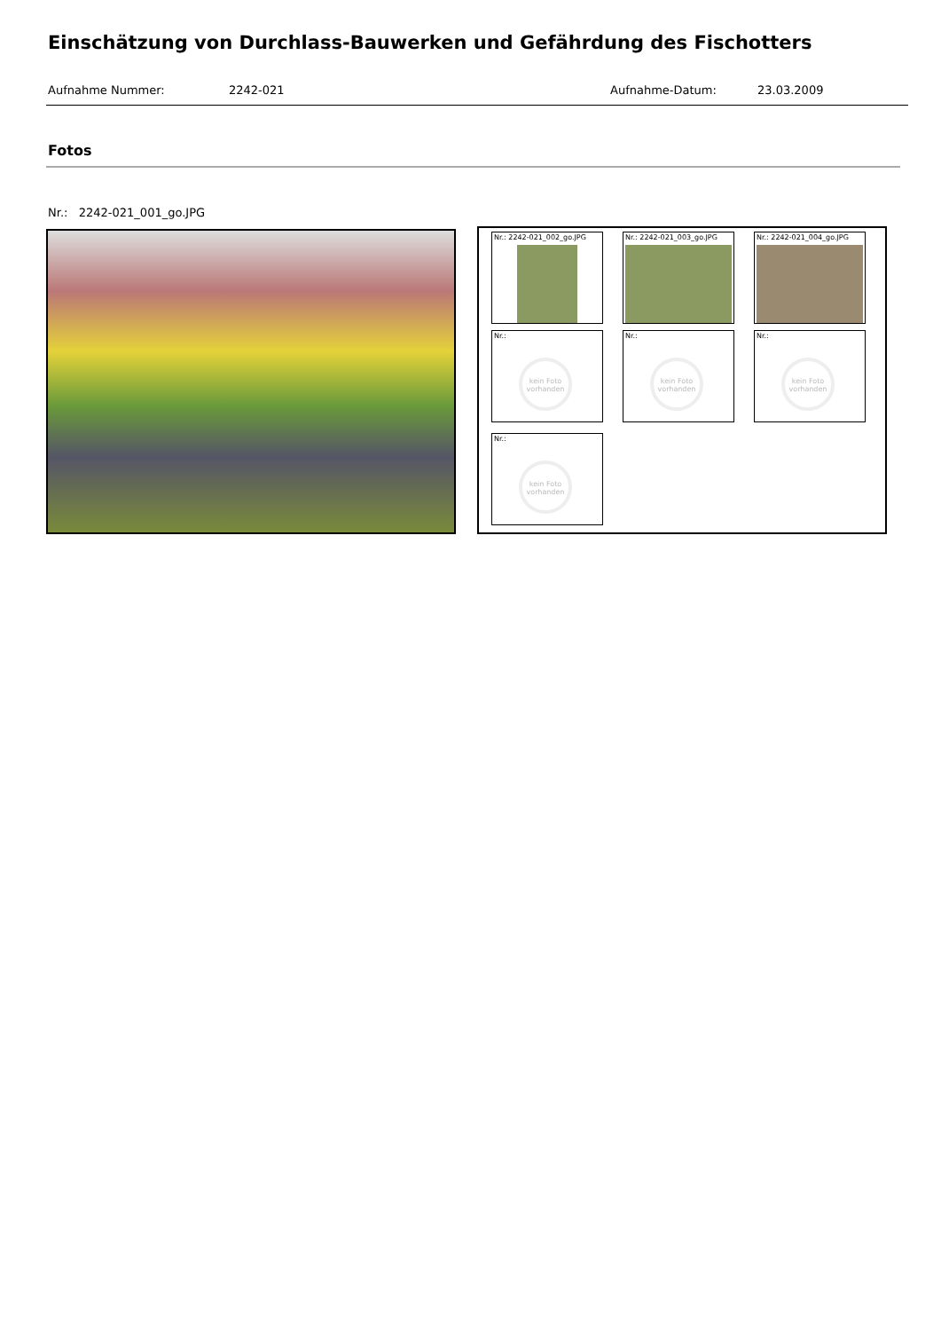Einschätzung von Durchlass-Bauwerken und Gefährdung des Fischotters
Aufnahme Nummer: 2242-021 Aufnahme-Datum: 23.03.2009
Fotos
Nr.: 2242-021_001_go.JPG
Nr.: 2242-021_002_go.JPG Nr.: 2242-021_003_go.JPG Nr.: 2242-021_004_go.JPG
Nr.:
kein Foto vorhanden
Nr.:
kein Foto vorhanden
Nr.:
kein Foto vorhanden
Nr.:
kein Foto vorhanden